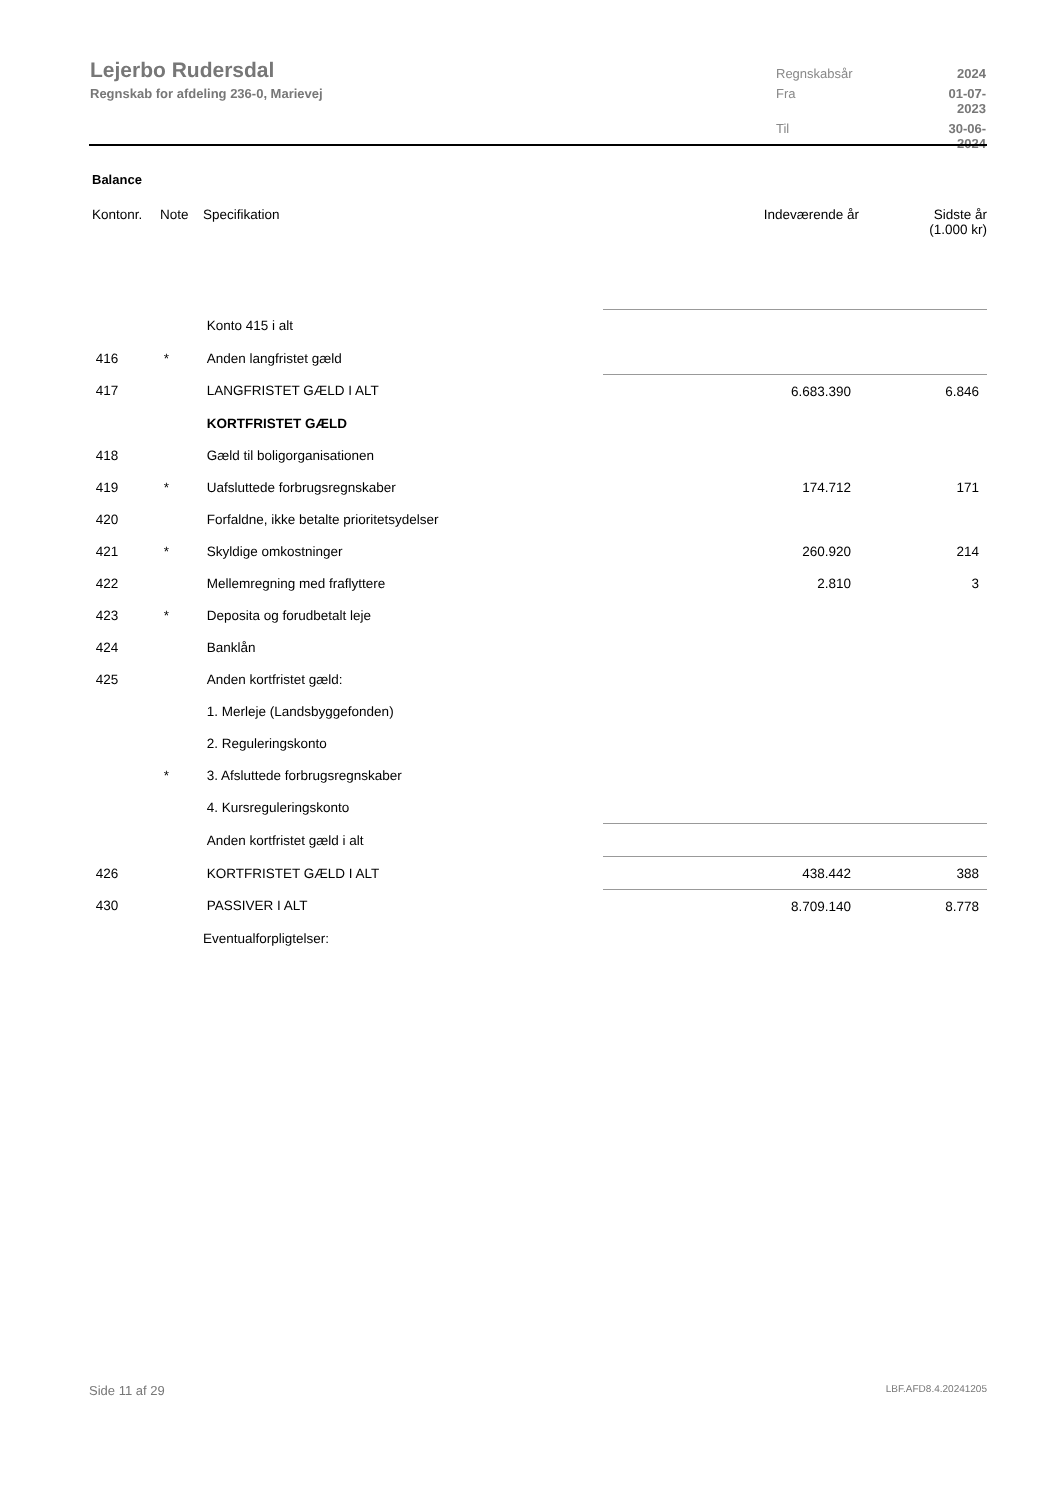Lejerbo Rudersdal
Regnskab for afdeling 236-0, Marievej
Regnskabsår 2024 Fra 01-07-2023 Til 30-06-2024
Balance
| Kontonr. | Note | Specifikation | Indeværende år | Sidste år (1.000 kr) |
| --- | --- | --- | --- | --- |
| | | Konto 415 i alt | | |
| 416 | * | Anden langfristet gæld | | |
| 417 | | LANGFRISTET GÆLD I ALT | 6.683.390 | 6.846 |
| | | KORTFRISTET GÆLD | | |
| 418 | | Gæld til boligorganisationen | | |
| 419 | * | Uafsluttede forbrugsregnskaber | 174.712 | 171 |
| 420 | | Forfaldne, ikke betalte prioritetsydelser | | |
| 421 | * | Skyldige omkostninger | 260.920 | 214 |
| 422 | | Mellemregning med fraflyttere | 2.810 | 3 |
| 423 | * | Deposita og forudbetalt leje | | |
| 424 | | Banklån | | |
| 425 | | Anden kortfristet gæld: | | |
| | | 1. Merleje (Landsbyggefonden) | | |
| | | 2. Reguleringskonto | | |
| | * | 3. Afsluttede forbrugsregnskaber | | |
| | | 4. Kursreguleringskonto | | |
| | | Anden kortfristet gæld i alt | | |
| 426 | | KORTFRISTET GÆLD I ALT | 438.442 | 388 |
| 430 | | PASSIVER I ALT | 8.709.140 | 8.778 |
| | | Eventualforpligtelser: | | |
Side 11 af 29 LBF.AFD8.4.20241205